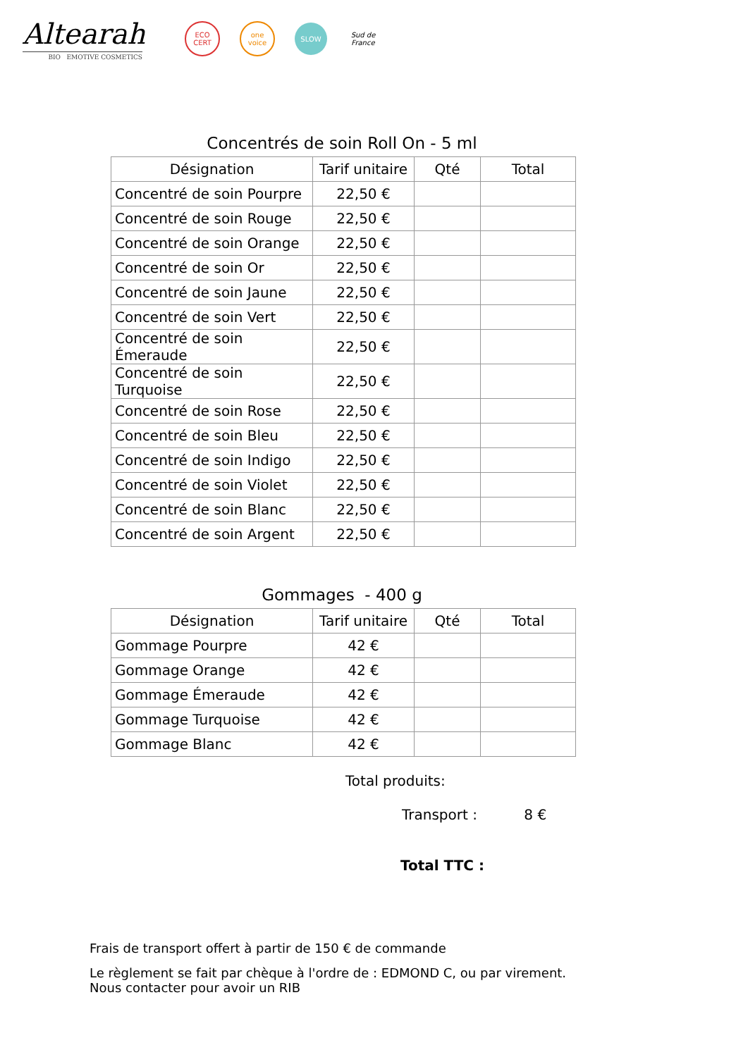Altearah
BIO EMOTIVE COSMETICS
ECO CERT
one voice
SLOW
Sud de France
Concentrés de soin Roll On - 5 ml
| Désignation | Tarif unitaire | Qté | Total |
| --- | --- | --- | --- |
| Concentré de soin Pourpre | 22,50 € | | |
| Concentré de soin Rouge | 22,50 € | | |
| Concentré de soin Orange | 22,50 € | | |
| Concentré de soin Or | 22,50 € | | |
| Concentré de soin Jaune | 22,50 € | | |
| Concentré de soin Vert | 22,50 € | | |
| Concentré de soin Émeraude | 22,50 € | | |
| Concentré de soin Turquoise | 22,50 € | | |
| Concentré de soin Rose | 22,50 € | | |
| Concentré de soin Bleu | 22,50 € | | |
| Concentré de soin Indigo | 22,50 € | | |
| Concentré de soin Violet | 22,50 € | | |
| Concentré de soin Blanc | 22,50 € | | |
| Concentré de soin Argent | 22,50 € | | |
Gommages - 400 g
| Désignation | Tarif unitaire | Qté | Total |
| --- | --- | --- | --- |
| Gommage Pourpre | 42 € | | |
| Gommage Orange | 42 € | | |
| Gommage Émeraude | 42 € | | |
| Gommage Turquoise | 42 € | | |
| Gommage Blanc | 42 € | | |
Total produits:
Transport : 8 €
Total TTC :
Frais de transport offert à partir de 150 € de commande
Le règlement se fait par chèque à l'ordre de : EDMOND C, ou par virement.
Nous contacter pour avoir un RIB